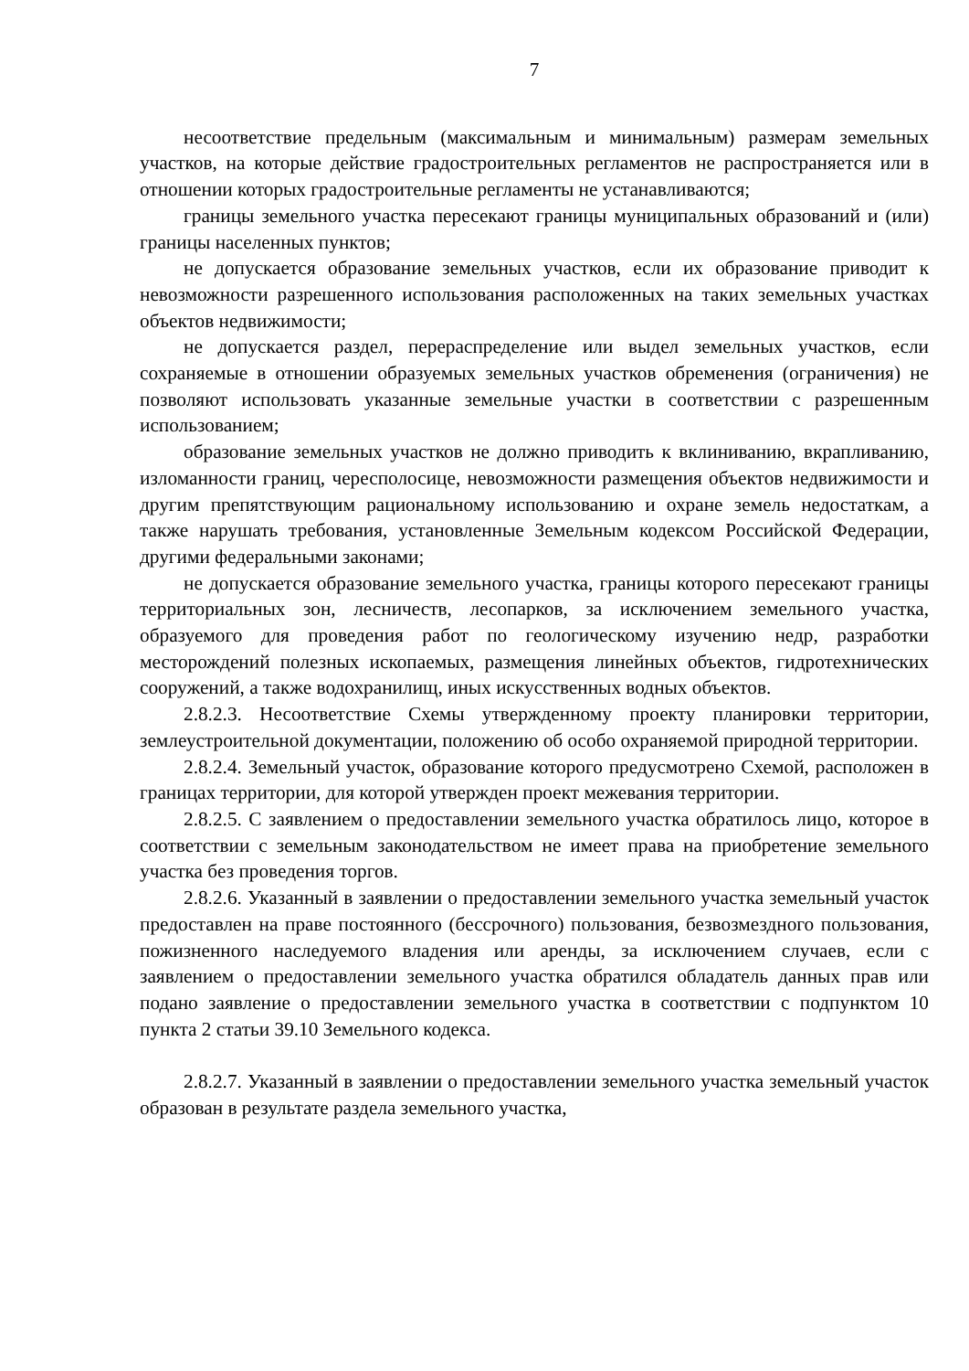7
несоответствие предельным (максимальным и минимальным) размерам земельных участков, на которые действие градостроительных регламентов не распространяется или в отношении которых градостроительные регламенты не устанавливаются;
границы земельного участка пересекают границы муниципальных образований и (или) границы населенных пунктов;
не допускается образование земельных участков, если их образование приводит к невозможности разрешенного использования расположенных на таких земельных участках объектов недвижимости;
не допускается раздел, перераспределение или выдел земельных участков, если сохраняемые в отношении образуемых земельных участков обременения (ограничения) не позволяют использовать указанные земельные участки в соответствии с разрешенным использованием;
образование земельных участков не должно приводить к вклиниванию, вкрапливанию, изломанности границ, чересполосице, невозможности размещения объектов недвижимости и другим препятствующим рациональному использованию и охране земель недостаткам, а также нарушать требования, установленные Земельным кодексом Российской Федерации, другими федеральными законами;
не допускается образование земельного участка, границы которого пересекают границы территориальных зон, лесничеств, лесопарков, за исключением земельного участка, образуемого для проведения работ по геологическому изучению недр, разработки месторождений полезных ископаемых, размещения линейных объектов, гидротехнических сооружений, а также водохранилищ, иных искусственных водных объектов.
2.8.2.3. Несоответствие Схемы утвержденному проекту планировки территории, землеустроительной документации, положению об особо охраняемой природной территории.
2.8.2.4. Земельный участок, образование которого предусмотрено Схемой, расположен в границах территории, для которой утвержден проект межевания территории.
2.8.2.5. С заявлением о предоставлении земельного участка обратилось лицо, которое в соответствии с земельным законодательством не имеет права на приобретение земельного участка без проведения торгов.
2.8.2.6. Указанный в заявлении о предоставлении земельного участка земельный участок предоставлен на праве постоянного (бессрочного) пользования, безвозмездного пользования, пожизненного наследуемого владения или аренды, за исключением случаев, если с заявлением о предоставлении земельного участка обратился обладатель данных прав или подано заявление о предоставлении земельного участка в соответствии с подпунктом 10 пункта 2 статьи 39.10 Земельного кодекса.
2.8.2.7. Указанный в заявлении о предоставлении земельного участка земельный участок образован в результате раздела земельного участка,